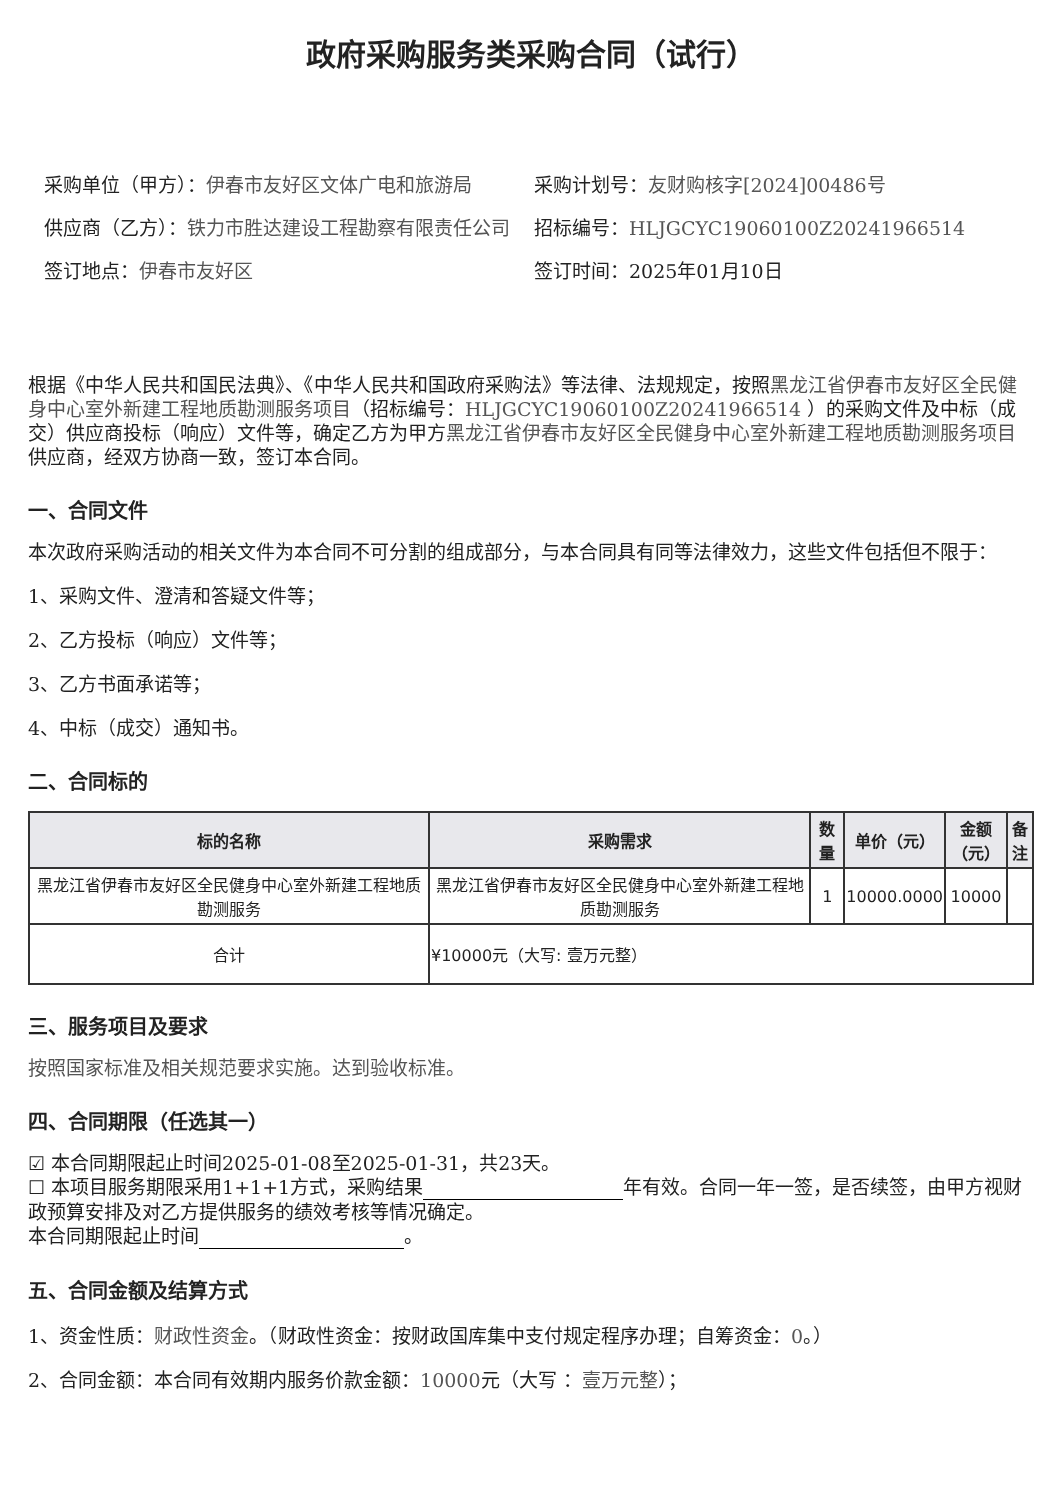政府采购服务类采购合同（试行）
采购单位（甲方）：伊春市友好区文体广电和旅游局
供应商（乙方）：铁力市胜达建设工程勘察有限责任公司
签订地点：伊春市友好区
采购计划号：友财购核字[2024]00486号
招标编号：HLJGCYC19060100Z20241966514
签订时间：2025年01月10日
根据《中华人民共和国民法典》、《中华人民共和国政府采购法》等法律、法规规定，按照黑龙江省伊春市友好区全民健身中心室外新建工程地质勘测服务项目（招标编号：HLJGCYC19060100Z20241966514 ）的采购文件及中标（成交）供应商投标（响应）文件等，确定乙方为甲方黑龙江省伊春市友好区全民健身中心室外新建工程地质勘测服务项目供应商，经双方协商一致，签订本合同。
一、合同文件
本次政府采购活动的相关文件为本合同不可分割的组成部分，与本合同具有同等法律效力，这些文件包括但不限于：
1、采购文件、澄清和答疑文件等；
2、乙方投标（响应）文件等；
3、乙方书面承诺等；
4、中标（成交）通知书。
二、合同标的
| 标的名称 | 采购需求 | 数量 | 单价（元） | 金额（元） | 备注 |
| --- | --- | --- | --- | --- | --- |
| 黑龙江省伊春市友好区全民健身中心室外新建工程地质勘测服务 | 黑龙江省伊春市友好区全民健身中心室外新建工程地质勘测服务 | 1 | 10000.0000 | 10000 | |
| 合计 | ¥10000元（大写: 壹万元整） | | | | |
三、服务项目及要求
按照国家标准及相关规范要求实施。达到验收标准。
四、合同期限（任选其一）
☑ 本合同期限起止时间2025-01-08至2025-01-31，共23天。
☐ 本项目服务期限采用1+1+1方式，采购结果 年有效。合同一年一签，是否续签，由甲方视财政预算安排及对乙方提供服务的绩效考核等情况确定。
本合同期限起止时间 。
五、合同金额及结算方式
1、资金性质：财政性资金。（财政性资金：按财政国库集中支付规定程序办理；自筹资金：0。）
2、合同金额：本合同有效期内服务价款金额：10000元（大写 ：壹万元整）；